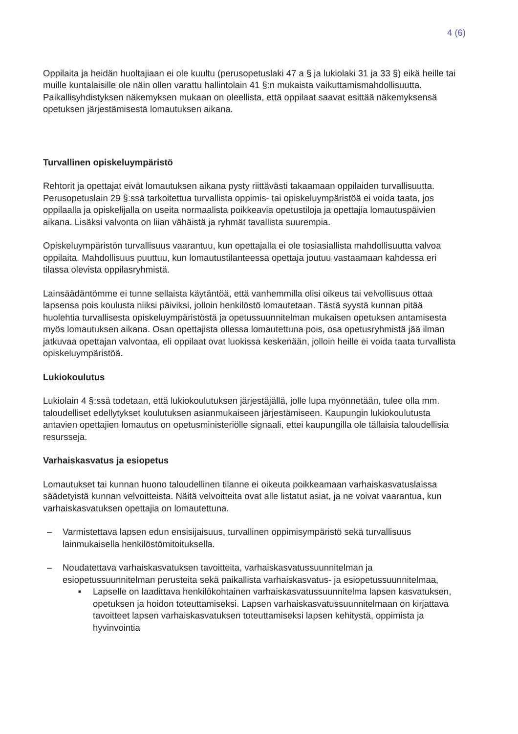4 (6)
Oppilaita ja heidän huoltajiaan ei ole kuultu (perusopetuslaki 47 a § ja lukiolaki 31 ja 33 §) eikä heille tai muille kuntalaisille ole näin ollen varattu hallintolain 41 §:n mukaista vaikuttamismahdollisuutta. Paikallisyhdistyksen näkemyksen mukaan on oleellista, että oppilaat saavat esittää näkemyksensä opetuksen järjestämisestä lomautuksen aikana.
Turvallinen opiskeluympäristö
Rehtorit ja opettajat eivät lomautuksen aikana pysty riittävästi takaamaan oppilaiden turvallisuutta. Perusopetuslain 29 §:ssä tarkoitettua turvallista oppimis- tai opiskeluympäristöä ei voida taata, jos oppilaalla ja opiskelijalla on useita normaalista poikkeavia opetustiloja ja opettajia lomautuspäivien aikana. Lisäksi valvonta on liian vähäistä ja ryhmät tavallista suurempia.
Opiskeluympäristön turvallisuus vaarantuu, kun opettajalla ei ole tosiasiallista mahdollisuutta valvoa oppilaita. Mahdollisuus puuttuu, kun lomautustilanteessa opettaja joutuu vastaamaan kahdessa eri tilassa olevista oppilasryhmistä.
Lainsäädäntömme ei tunne sellaista käytäntöä, että vanhemmilla olisi oikeus tai velvollisuus ottaa lapsensa pois koulusta niiksi päiviksi, jolloin henkilöstö lomautetaan. Tästä syystä kunnan pitää huolehtia turvallisesta opiskeluympäristöstä ja opetussuunnitelman mukaisen opetuksen antamisesta myös lomautuksen aikana. Osan opettajista ollessa lomautettuna pois, osa opetusryhmistä jää ilman jatkuvaa opettajan valvontaa, eli oppilaat ovat luokissa keskenään, jolloin heille ei voida taata turvallista opiskeluympäristöä.
Lukiokoulutus
Lukiolain 4 §:ssä todetaan, että lukiokoulutuksen järjestäjällä, jolle lupa myönnetään, tulee olla mm. taloudelliset edellytykset koulutuksen asianmukaiseen järjestämiseen. Kaupungin lukiokoulutusta antavien opettajien lomautus on opetusministeriölle signaali, ettei kaupungilla ole tällaisia taloudellisia resursseja.
Varhaiskasvatus ja esiopetus
Lomautukset tai kunnan huono taloudellinen tilanne ei oikeuta poikkeamaan varhaiskasvatuslaissa säädetyistä kunnan velvoitteista. Näitä velvoitteita ovat alle listatut asiat, ja ne voivat vaarantua, kun varhaiskasvatuksen opettajia on lomautettuna.
– Varmistettava lapsen edun ensisijaisuus, turvallinen oppimisympäristö sekä turvallisuus lainmukaisella henkilöstömitoituksella.
– Noudatettava varhaiskasvatuksen tavoitteita, varhaiskasvatussuunnitelman ja esiopetussuunnitelman perusteita sekä paikallista varhaiskasvatus- ja esiopetussuunnitelmaa,
■ Lapselle on laadittava henkilökohtainen varhaiskasvatussuunnitelma lapsen kasvatuksen, opetuksen ja hoidon toteuttamiseksi. Lapsen varhaiskasvatussuunnitelmaan on kirjattava tavoitteet lapsen varhaiskasvatuksen toteuttamiseksi lapsen kehitystä, oppimista ja hyvinvointia